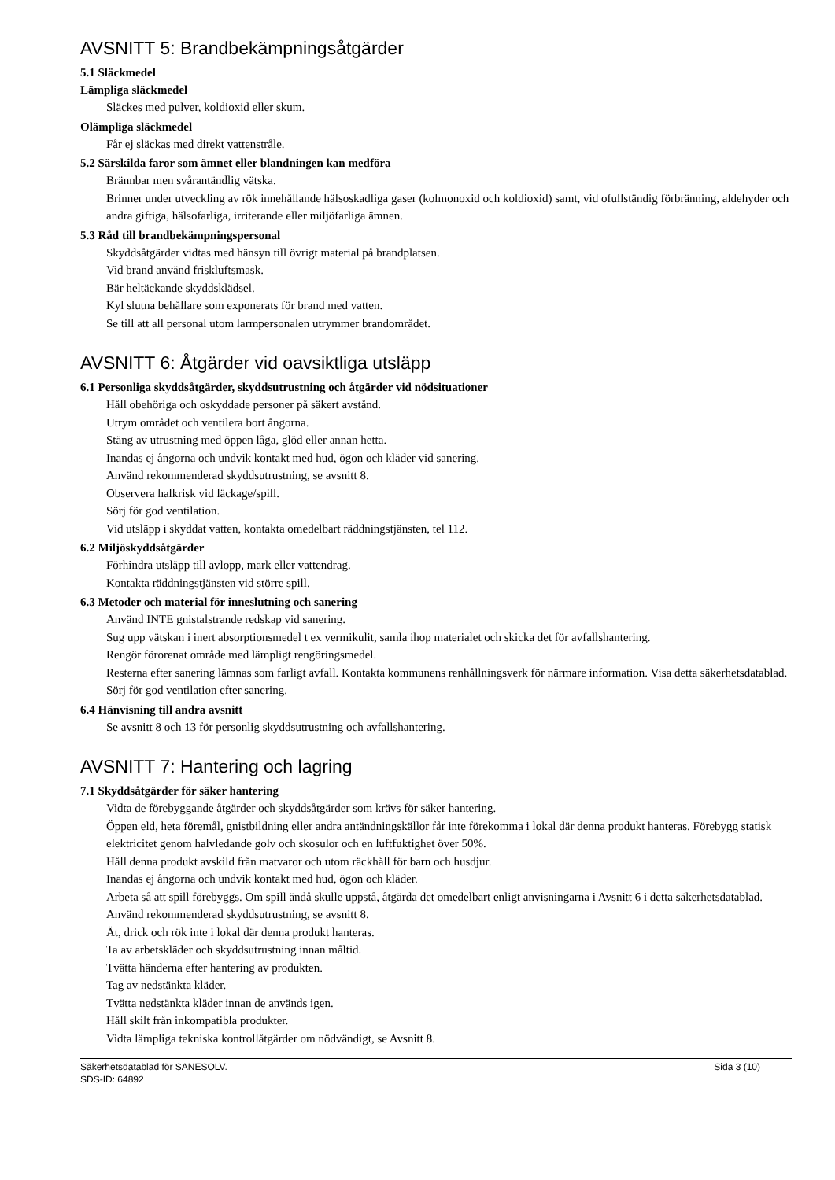AVSNITT 5: Brandbekämpningsåtgärder
5.1 Släckmedel
Lämpliga släckmedel
Släckes med pulver, koldioxid eller skum.
Olämpliga släckmedel
Får ej släckas med direkt vattenstråle.
5.2 Särskilda faror som ämnet eller blandningen kan medföra
Brännbar men svårantändlig vätska.
Brinner under utveckling av rök innehållande hälsoskadliga gaser (kolmonoxid och koldioxid) samt, vid ofullständig förbränning, aldehyder och andra giftiga, hälsofarliga, irriterande eller miljöfarliga ämnen.
5.3 Råd till brandbekämpningspersonal
Skyddsåtgärder vidtas med hänsyn till övrigt material på brandplatsen.
Vid brand använd friskluftsmask.
Bär heltäckande skyddsklädsel.
Kyl slutna behållare som exponerats för brand med vatten.
Se till att all personal utom larmpersonalen utrymmer brandområdet.
AVSNITT 6: Åtgärder vid oavsiktliga utsläpp
6.1 Personliga skyddsåtgärder, skyddsutrustning och åtgärder vid nödsituationer
Håll obehöriga och oskyddade personer på säkert avstånd.
Utrym området och ventilera bort ångorna.
Stäng av utrustning med öppen låga, glöd eller annan hetta.
Inandas ej ångorna och undvik kontakt med hud, ögon och kläder vid sanering.
Använd rekommenderad skyddsutrustning, se avsnitt 8.
Observera halkrisk vid läckage/spill.
Sörj för god ventilation.
Vid utsläpp i skyddat vatten, kontakta omedelbart räddningstjänsten, tel 112.
6.2 Miljöskyddsåtgärder
Förhindra utsläpp till avlopp, mark eller vattendrag.
Kontakta räddningstjänsten vid större spill.
6.3 Metoder och material för inneslutning och sanering
Använd INTE gnistalstrande redskap vid sanering.
Sug upp vätskan i inert absorptionsmedel t ex vermikulit, samla ihop materialet och skicka det för avfallshantering.
Rengör förorenat område med lämpligt rengöringsmedel.
Resterna efter sanering lämnas som farligt avfall. Kontakta kommunens renhållningsverk för närmare information. Visa detta säkerhetsdatablad.
Sörj för god ventilation efter sanering.
6.4 Hänvisning till andra avsnitt
Se avsnitt 8 och 13 för personlig skyddsutrustning och avfallshantering.
AVSNITT 7: Hantering och lagring
7.1 Skyddsåtgärder för säker hantering
Vidta de förebyggande åtgärder och skyddsåtgärder som krävs för säker hantering.
Öppen eld, heta föremål, gnistbildning eller andra antändningskällor får inte förekomma i lokal där denna produkt hanteras. Förebygg statisk elektricitet genom halvledande golv och skosulor och en luftfuktighet över 50%.
Håll denna produkt avskild från matvaror och utom räckhåll för barn och husdjur.
Inandas ej ångorna och undvik kontakt med hud, ögon och kläder.
Arbeta så att spill förebyggs. Om spill ändå skulle uppstå, åtgärda det omedelbart enligt anvisningarna i Avsnitt 6 i detta säkerhetsdatablad.
Använd rekommenderad skyddsutrustning, se avsnitt 8.
Ät, drick och rök inte i lokal där denna produkt hanteras.
Ta av arbetskläder och skyddsutrustning innan måltid.
Tvätta händerna efter hantering av produkten.
Tag av nedstänkta kläder.
Tvätta nedstänkta kläder innan de används igen.
Håll skilt från inkompatibla produkter.
Vidta lämpliga tekniska kontrollåtgärder om nödvändigt, se Avsnitt 8.
Säkerhetsdatablad för SANESOLV.
SDS-ID: 64892
Sida 3 (10)